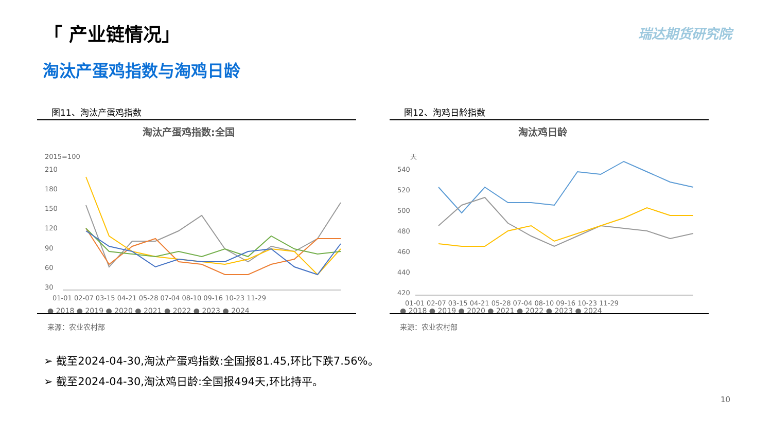「 产业链情况」 瑞达期货研究院
淘汰产蛋鸡指数与淘鸡日龄
图11、淘汰产蛋鸡指数
淘汰产蛋鸡指数:全国
2015=100
210
180
150
120
90
60
30
01-01 02-07 03-15 04-21 05-28 07-04 08-10 09-16 10-23 11-29
● 2018 ● 2019 ● 2020 ● 2021 ● 2022 ● 2023 ● 2024
来源：农业农村部
图12、淘鸡日龄指数
淘汰鸡日龄
天
540
520
500
480
460
440
420
01-01 02-07 03-15 04-21 05-28 07-04 08-10 09-16 10-23 11-29
● 2018 ● 2019 ● 2020 ● 2021 ● 2022 ● 2023 ● 2024
来源：农业农村部
➢ 截至2024-04-30,淘汰产蛋鸡指数:全国报81.45,环比下跌7.56%。
➢ 截至2024-04-30,淘汰鸡日龄:全国报494天,环比持平。
10